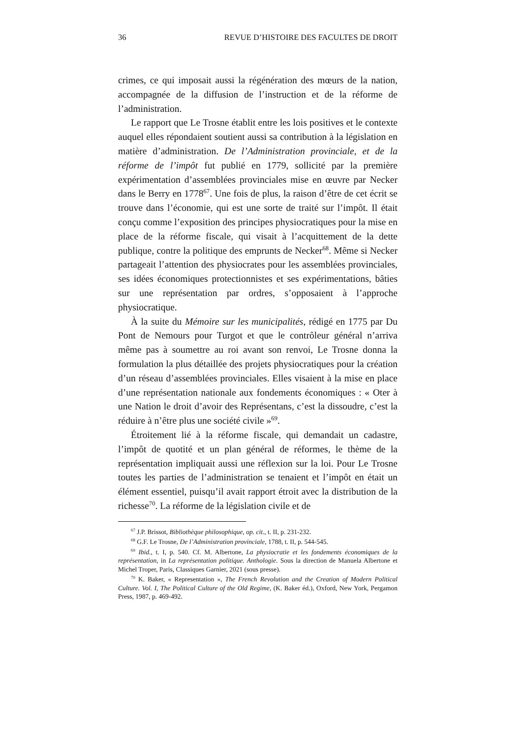36 REVUE D’HISTOIRE DES FACULTES DE DROIT
crimes, ce qui imposait aussi la régénération des mœurs de la nation, accompagnée de la diffusion de l’instruction et de la réforme de l’administration.
Le rapport que Le Trosne établit entre les lois positives et le contexte auquel elles répondaient soutient aussi sa contribution à la législation en matière d’administration. De l’Administration provinciale, et de la réforme de l’impôt fut publié en 1779, sollicité par la première expérimentation d’assemblées provinciales mise en œuvre par Necker dans le Berry en 1778<sup>67</sup>. Une fois de plus, la raison d’être de cet écrit se trouve dans l’économie, qui est une sorte de traité sur l’impôt. Il était conçu comme l’exposition des principes physiocratiques pour la mise en place de la réforme fiscale, qui visait à l’acquittement de la dette publique, contre la politique des emprunts de Necker<sup>68</sup>. Même si Necker partageait l’attention des physiocrates pour les assemblées provinciales, ses idées économiques protectionnistes et ses expérimentations, bâties sur une représentation par ordres, s’opposaient à l’approche physiocratique.
À la suite du Mémoire sur les municipalités, rédigé en 1775 par Du Pont de Nemours pour Turgot et que le contrôleur général n’arriva même pas à soumettre au roi avant son renvoi, Le Trosne donna la formulation la plus détaillée des projets physiocratiques pour la création d’un réseau d’assemblées provinciales. Elles visaient à la mise en place d’une représentation nationale aux fondements économiques : « Oter à une Nation le droit d’avoir des Représentans, c’est la dissoudre, c’est la réduire à n’être plus une société civile »<sup>69</sup>.
Étroitement lié à la réforme fiscale, qui demandait un cadastre, l’impôt de quotité et un plan général de réformes, le thème de la représentation impliquait aussi une réflexion sur la loi. Pour Le Trosne toutes les parties de l’administration se tenaient et l’impôt en était un élément essentiel, puisqu’il avait rapport étroit avec la distribution de la richesse<sup>70</sup>. La réforme de la législation civile et de
<sup>67</sup> J.P. Brissot, Bibliothèque philosophique, op. cit., t. II, p. 231-232.
<sup>68</sup> G.F. Le Trosne, De l’Administration provinciale, 1788, t. II, p. 544-545.
<sup>69</sup> Ibid., t. I, p. 540. Cf. M. Albertone, La physiocratie et les fondements économiques de la représentation, in La représentation politique. Anthologie. Sous la direction de Manuela Albertone et Michel Troper, Paris, Classiques Garnier, 2021 (sous presse).
<sup>70</sup> K. Baker, « Representation », The French Revolution and the Creation of Modern Political Culture. Vol. I, The Political Culture of the Old Regime, (K. Baker éd.), Oxford, New York, Pergamon Press, 1987, p. 469-492.